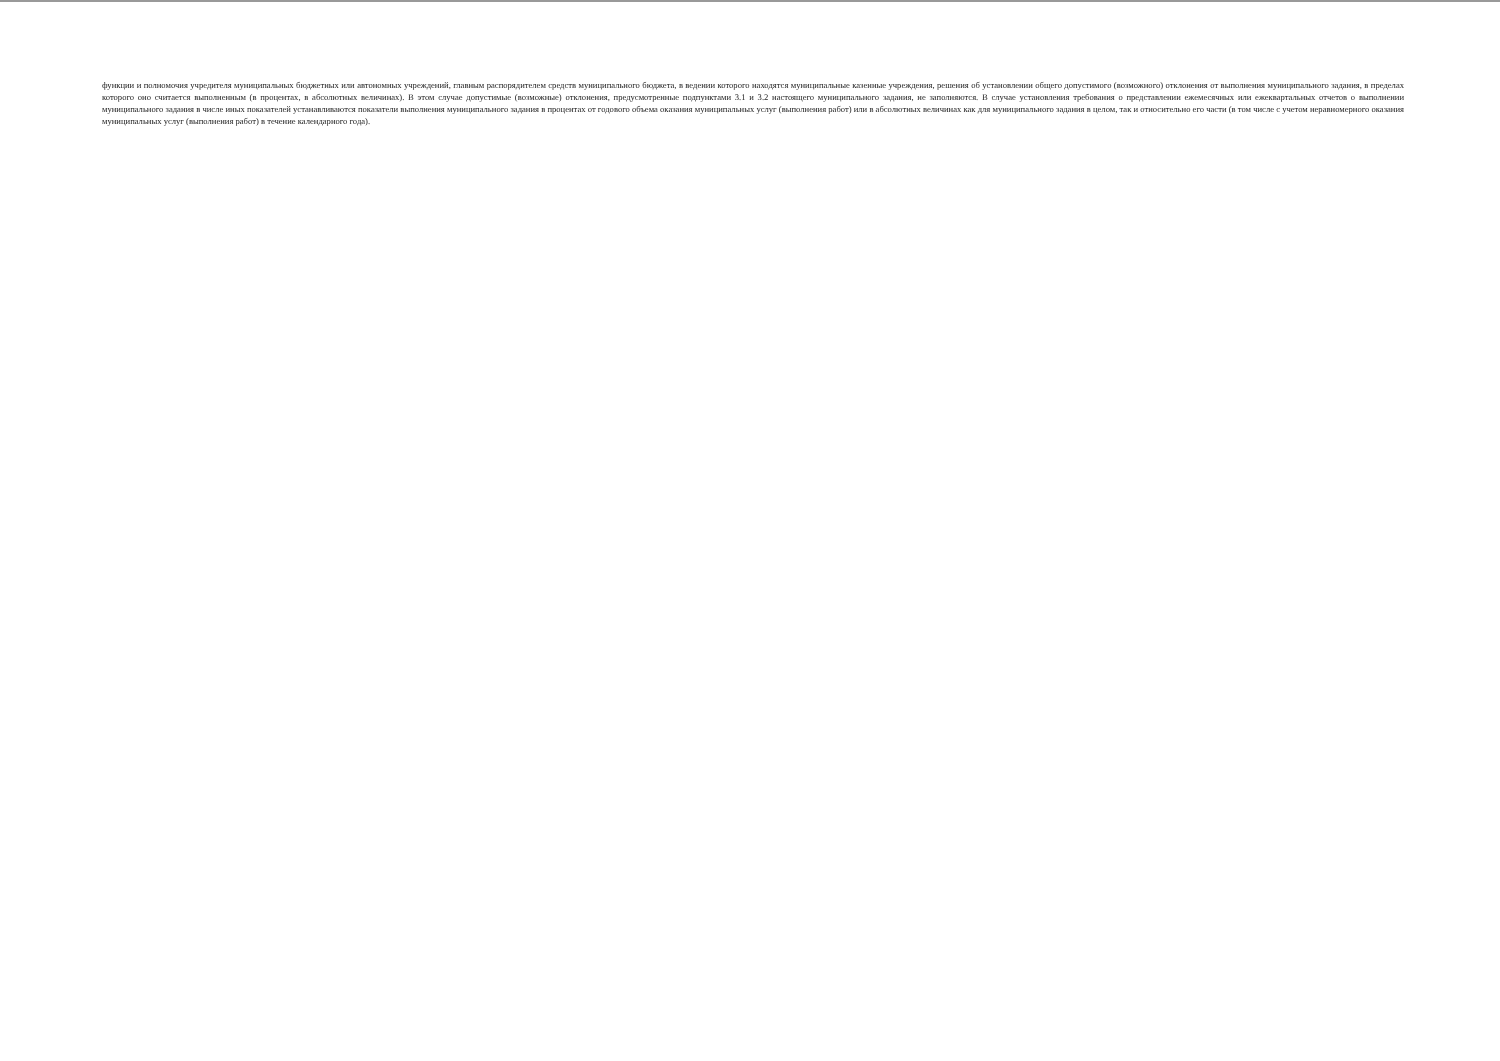функции и полномочия учредителя муниципальных бюджетных или автономных учреждений, главным распорядителем средств муниципального бюджета, в ведении которого находятся муниципальные казенные учреждения, решения об установлении общего допустимого (возможного) отклонения от выполнения муниципального задания, в пределах которого оно считается выполненным (в процентах, в абсолютных величинах). В этом случае допустимые (возможные) отклонения, предусмотренные подпунктами 3.1 и 3.2 настоящего муниципального задания, не заполняются. В случае установления требования о представлении ежемесячных или ежеквартальных отчетов о выполнении муниципального задания в числе иных показателей устанавливаются показатели выполнения муниципального задания в процентах от годового объема оказания муниципальных услуг (выполнения работ) или в абсолютных величинах как для муниципального задания в целом, так и относительно его части (в том числе с учетом неравномерного оказания муниципальных услуг (выполнения работ) в течение календарного года).